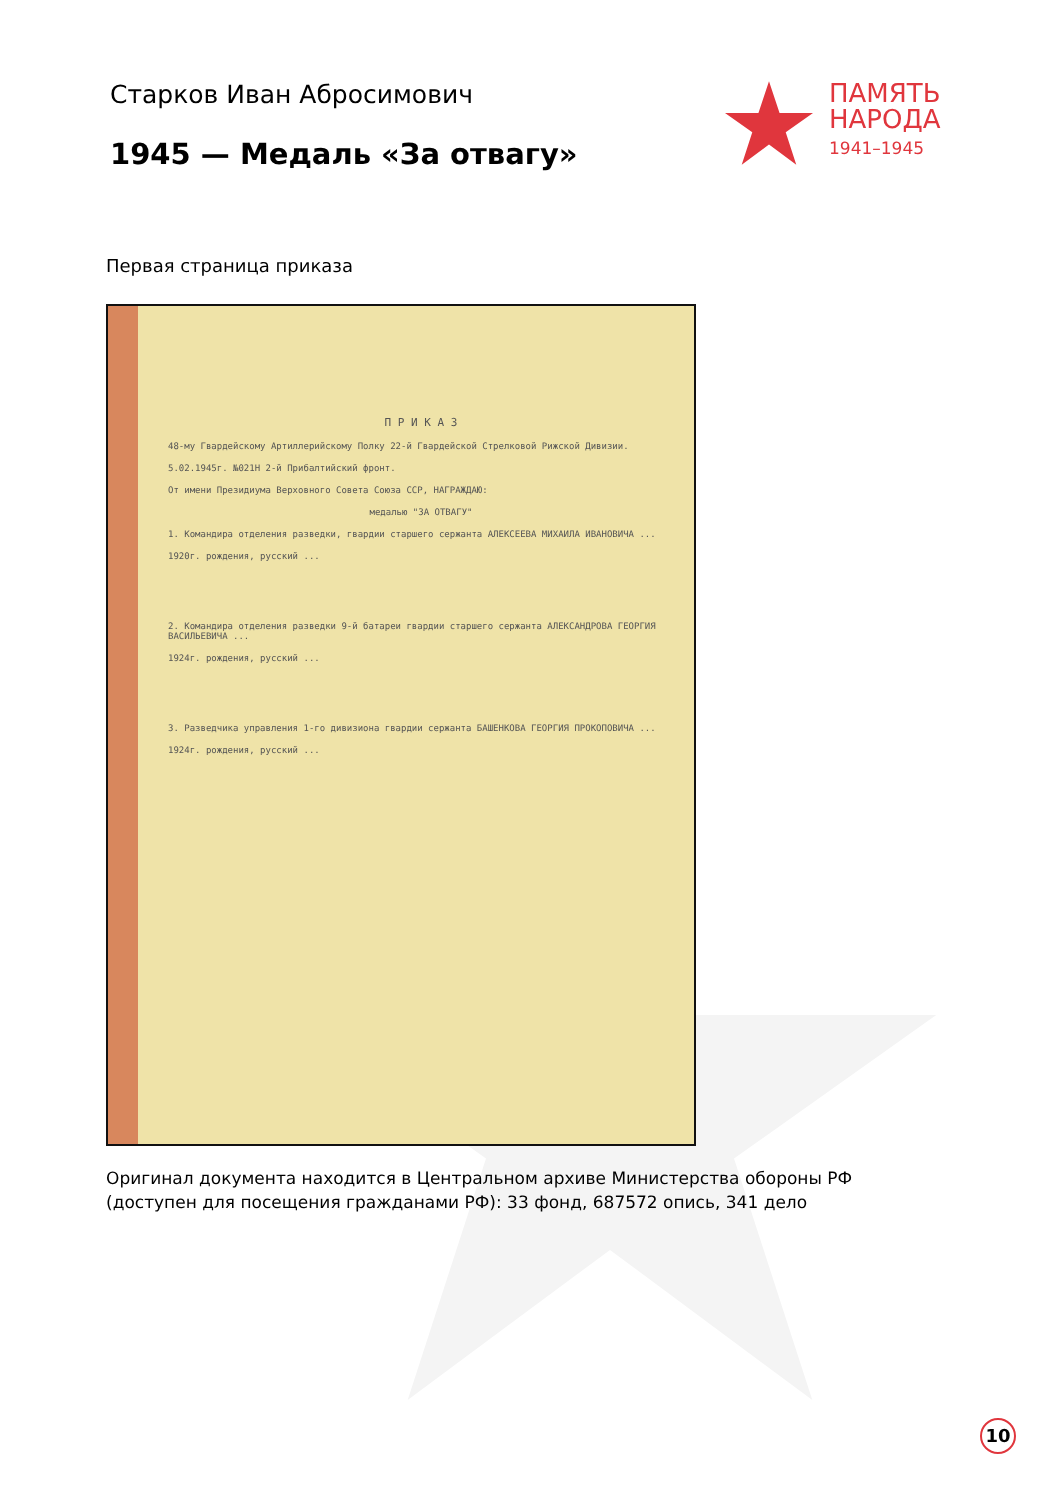Старков Иван Абросимович
1945 — Медаль «За отвагу»
ПАМЯТЬ
НАРОДА
1941–1945
Первая страница приказа
П Р И К А З
48-му Гвардейскому Артиллерийскому Полку 22-й Гвардейской Стрелковой Рижской Дивизии.
5.02.1945г. №021Н 2-й Прибалтийский фронт.
От имени Президиума Верховного Совета Союза ССР, НАГРАЖДАЮ:
медалью "ЗА ОТВАГУ"
1. Командира отделения разведки, гвардии старшего сержанта АЛЕКСЕЕВА МИХАИЛА ИВАНОВИЧА ...
1920г. рождения, русский ...
2. Командира отделения разведки 9-й батареи гвардии старшего сержанта АЛЕКСАНДРОВА ГЕОРГИЯ ВАСИЛЬЕВИЧА ...
1924г. рождения, русский ...
3. Разведчика управления 1-го дивизиона гвардии сержанта БАШЕНКОВА ГЕОРГИЯ ПРОКОПОВИЧА ...
1924г. рождения, русский ...
Оригинал документа находится в Центральном архиве Министерства обороны РФ (доступен для посещения гражданами РФ): 33 фонд, 687572 опись, 341 дело
10